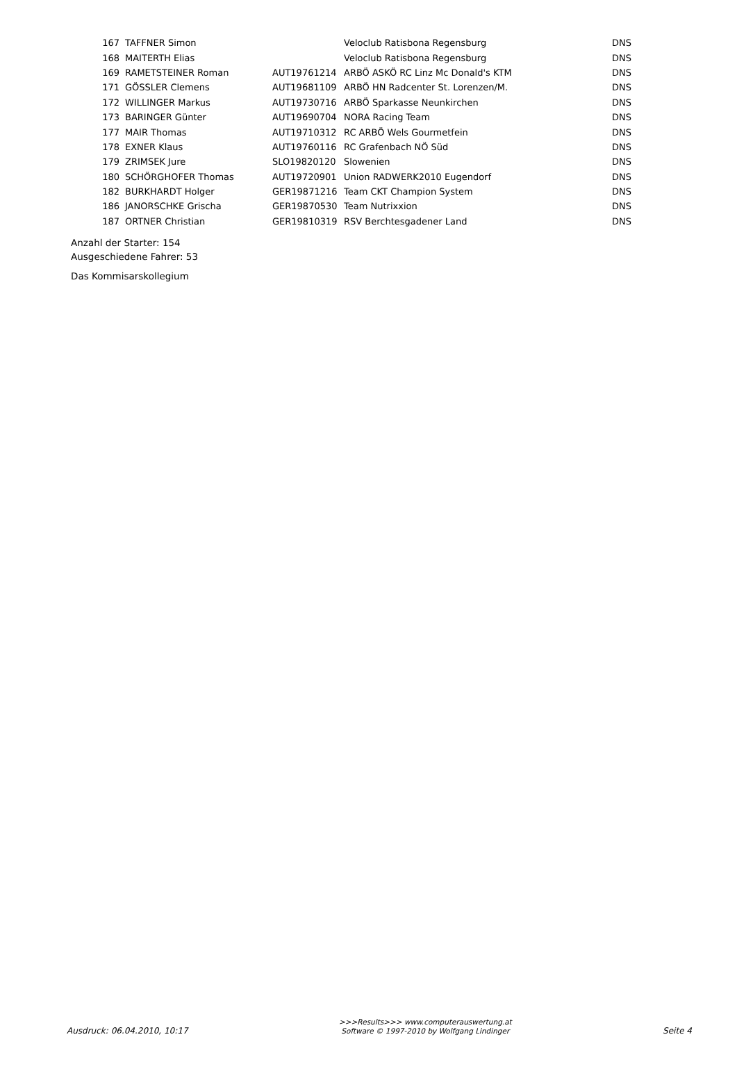| 167 | TAFFNER Simon | | Veloclub Ratisbona Regensburg | DNS |
| 168 | MAITERTH Elias | | Veloclub Ratisbona Regensburg | DNS |
| 169 | RAMETSTEINER Roman | AUT19761214 | ARBÖ ASKÖ RC Linz Mc Donald's KTM | DNS |
| 171 | GÖSSLER Clemens | AUT19681109 | ARBÖ HN Radcenter St. Lorenzen/M. | DNS |
| 172 | WILLINGER Markus | AUT19730716 | ARBÖ Sparkasse Neunkirchen | DNS |
| 173 | BARINGER Günter | AUT19690704 | NORA Racing Team | DNS |
| 177 | MAIR Thomas | AUT19710312 | RC ARBÖ Wels Gourmetfein | DNS |
| 178 | EXNER Klaus | AUT19760116 | RC Grafenbach NÖ Süd | DNS |
| 179 | ZRIMSEK Jure | SLO19820120 | Slowenien | DNS |
| 180 | SCHÖRGHOFER Thomas | AUT19720901 | Union RADWERK2010 Eugendorf | DNS |
| 182 | BURKHARDT Holger | GER19871216 | Team CKT Champion System | DNS |
| 186 | JANORSCHKE Grischa | GER19870530 | Team Nutrixxion | DNS |
| 187 | ORTNER Christian | GER19810319 | RSV Berchtesgadener Land | DNS |
Anzahl der Starter: 154
Ausgeschiedene Fahrer: 53
Das Kommisarskollegium
Ausdruck: 06.04.2010, 10:17 >>>Results>>> www.computerauswertung.at
Software © 1997-2010 by Wolfgang Lindinger Seite 4